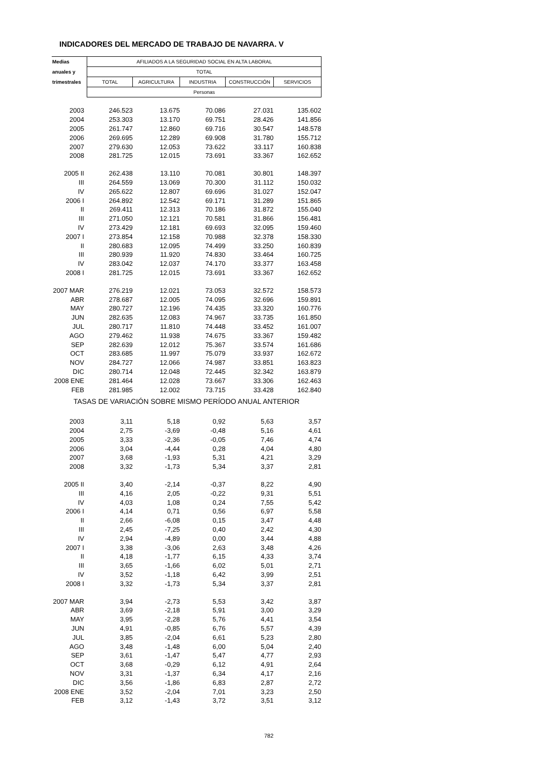INDICADORES DEL MERCADO DE TRABAJO DE NAVARRA. V
| Medias | AFILIADOS A LA SEGURIDAD SOCIAL EN ALTA LABORAL | | | | |
| --- | --- | --- | --- | --- | --- |
| anuales y | TOTAL | | | | |
| trimestrales | TOTAL | AGRICULTURA | INDUSTRIA | CONSTRUCCIÓN | SERVICIOS |
| | Personas | | | | |
| 2003 | 246.523 | 13.675 | 70.086 | 27.031 | 135.602 |
| 2004 | 253.303 | 13.170 | 69.751 | 28.426 | 141.856 |
| 2005 | 261.747 | 12.860 | 69.716 | 30.547 | 148.578 |
| 2006 | 269.695 | 12.289 | 69.908 | 31.780 | 155.712 |
| 2007 | 279.630 | 12.053 | 73.622 | 33.117 | 160.838 |
| 2008 | 281.725 | 12.015 | 73.691 | 33.367 | 162.652 |
| 2005 II | 262.438 | 13.110 | 70.081 | 30.801 | 148.397 |
| III | 264.559 | 13.069 | 70.300 | 31.112 | 150.032 |
| IV | 265.622 | 12.807 | 69.696 | 31.027 | 152.047 |
| 2006 I | 264.892 | 12.542 | 69.171 | 31.289 | 151.865 |
| II | 269.411 | 12.313 | 70.186 | 31.872 | 155.040 |
| III | 271.050 | 12.121 | 70.581 | 31.866 | 156.481 |
| IV | 273.429 | 12.181 | 69.693 | 32.095 | 159.460 |
| 2007 I | 273.854 | 12.158 | 70.988 | 32.378 | 158.330 |
| II | 280.683 | 12.095 | 74.499 | 33.250 | 160.839 |
| III | 280.939 | 11.920 | 74.830 | 33.464 | 160.725 |
| IV | 283.042 | 12.037 | 74.170 | 33.377 | 163.458 |
| 2008 I | 281.725 | 12.015 | 73.691 | 33.367 | 162.652 |
| 2007 MAR | 276.219 | 12.021 | 73.053 | 32.572 | 158.573 |
| ABR | 278.687 | 12.005 | 74.095 | 32.696 | 159.891 |
| MAY | 280.727 | 12.196 | 74.435 | 33.320 | 160.776 |
| JUN | 282.635 | 12.083 | 74.967 | 33.735 | 161.850 |
| JUL | 280.717 | 11.810 | 74.448 | 33.452 | 161.007 |
| AGO | 279.462 | 11.938 | 74.675 | 33.367 | 159.482 |
| SEP | 282.639 | 12.012 | 75.367 | 33.574 | 161.686 |
| OCT | 283.685 | 11.997 | 75.079 | 33.937 | 162.672 |
| NOV | 284.727 | 12.066 | 74.987 | 33.851 | 163.823 |
| DIC | 280.714 | 12.048 | 72.445 | 32.342 | 163.879 |
| 2008 ENE | 281.464 | 12.028 | 73.667 | 33.306 | 162.463 |
| FEB | 281.985 | 12.002 | 73.715 | 33.428 | 162.840 |
| TASAS DE VARIACIÓN SOBRE MISMO PERÍODO ANUAL ANTERIOR | | | | | |
| 2003 | 3,11 | 5,18 | 0,92 | 5,63 | 3,57 |
| 2004 | 2,75 | -3,69 | -0,48 | 5,16 | 4,61 |
| 2005 | 3,33 | -2,36 | -0,05 | 7,46 | 4,74 |
| 2006 | 3,04 | -4,44 | 0,28 | 4,04 | 4,80 |
| 2007 | 3,68 | -1,93 | 5,31 | 4,21 | 3,29 |
| 2008 | 3,32 | -1,73 | 5,34 | 3,37 | 2,81 |
| 2005 II | 3,40 | -2,14 | -0,37 | 8,22 | 4,90 |
| III | 4,16 | 2,05 | -0,22 | 9,31 | 5,51 |
| IV | 4,03 | 1,08 | 0,24 | 7,55 | 5,42 |
| 2006 I | 4,14 | 0,71 | 0,56 | 6,97 | 5,58 |
| II | 2,66 | -6,08 | 0,15 | 3,47 | 4,48 |
| III | 2,45 | -7,25 | 0,40 | 2,42 | 4,30 |
| IV | 2,94 | -4,89 | 0,00 | 3,44 | 4,88 |
| 2007 I | 3,38 | -3,06 | 2,63 | 3,48 | 4,26 |
| II | 4,18 | -1,77 | 6,15 | 4,33 | 3,74 |
| III | 3,65 | -1,66 | 6,02 | 5,01 | 2,71 |
| IV | 3,52 | -1,18 | 6,42 | 3,99 | 2,51 |
| 2008 I | 3,32 | -1,73 | 5,34 | 3,37 | 2,81 |
| 2007 MAR | 3,94 | -2,73 | 5,53 | 3,42 | 3,87 |
| ABR | 3,69 | -2,18 | 5,91 | 3,00 | 3,29 |
| MAY | 3,95 | -2,28 | 5,76 | 4,41 | 3,54 |
| JUN | 4,91 | -0,85 | 6,76 | 5,57 | 4,39 |
| JUL | 3,85 | -2,04 | 6,61 | 5,23 | 2,80 |
| AGO | 3,48 | -1,48 | 6,00 | 5,04 | 2,40 |
| SEP | 3,61 | -1,47 | 5,47 | 4,77 | 2,93 |
| OCT | 3,68 | -0,29 | 6,12 | 4,91 | 2,64 |
| NOV | 3,31 | -1,37 | 6,34 | 4,17 | 2,16 |
| DIC | 3,56 | -1,86 | 6,83 | 2,87 | 2,72 |
| 2008 ENE | 3,52 | -2,04 | 7,01 | 3,23 | 2,50 |
| FEB | 3,12 | -1,43 | 3,72 | 3,51 | 3,12 |
782